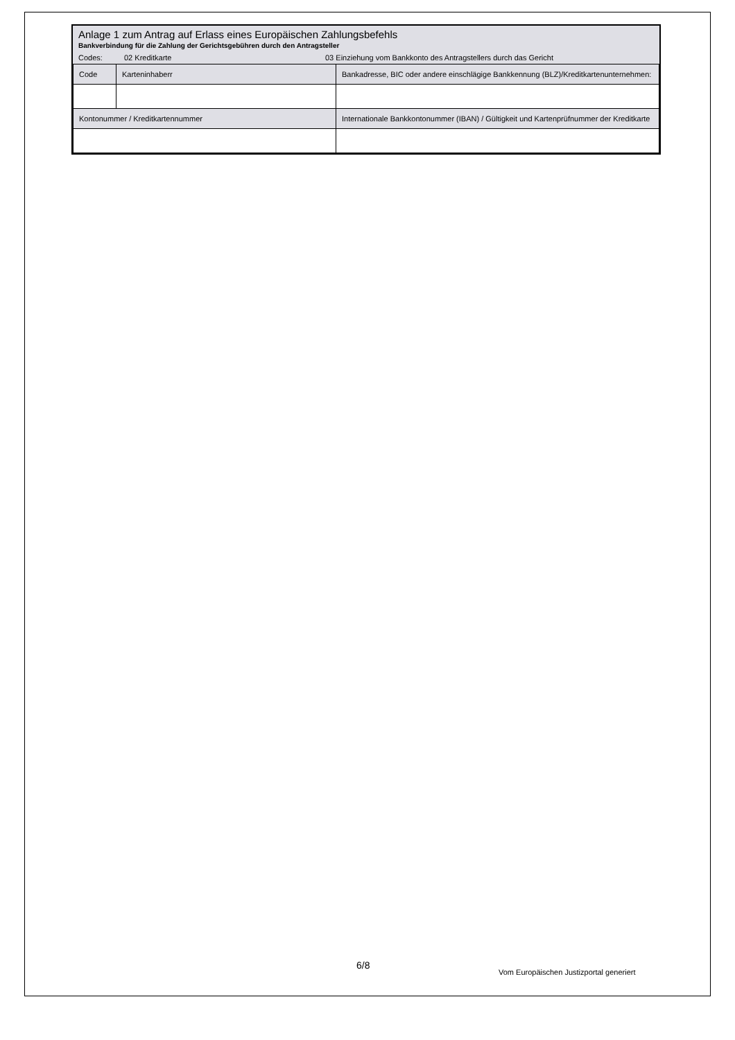Anlage 1 zum Antrag auf Erlass eines Europäischen Zahlungsbefehls
Bankverbindung für die Zahlung der Gerichtsgebühren durch den Antragsteller
Codes: 02 Kreditkarte 03 Einziehung vom Bankkonto des Antragstellers durch das Gericht
| Code | Karteninhaberr | Bankadresse, BIC oder andere einschlägige Bankkennung (BLZ)/Kreditkartenunternehmen: |
| Kontonummer / Kreditkartennummer | | Internationale Bankkontonummer (IBAN) / Gültigkeit und Kartenprüfnummer der Kreditkarte |
6/8
Vom Europäischen Justizportal generiert